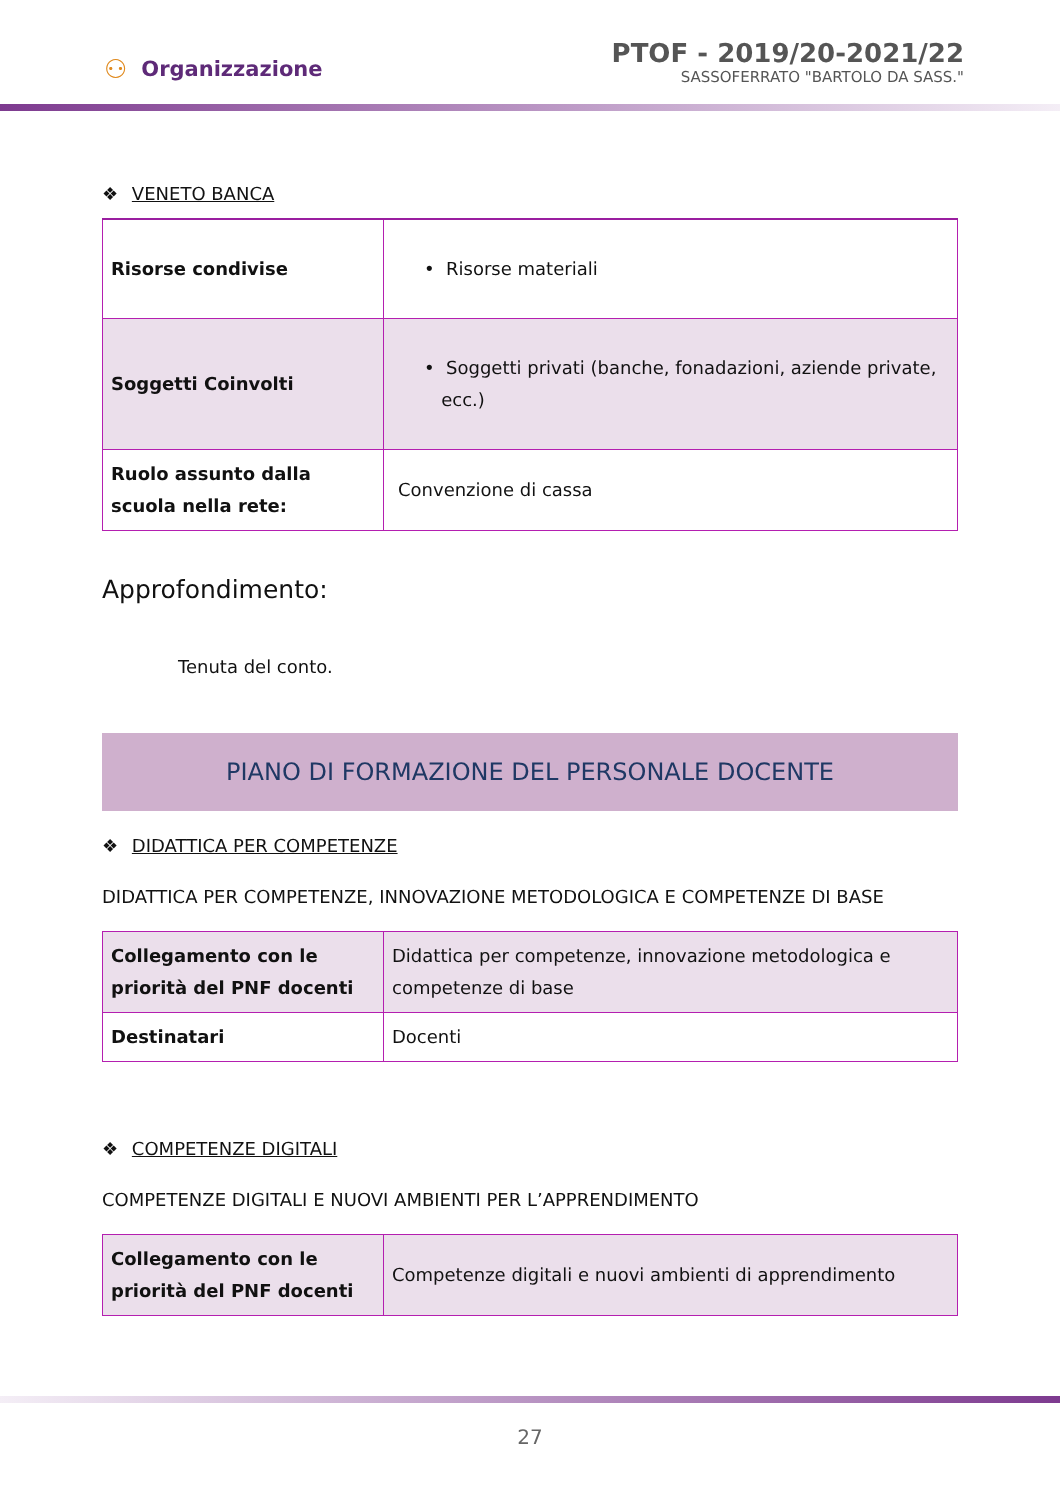⚇ Organizzazione
PTOF - 2019/20-2021/22
SASSOFERRATO "BARTOLO DA SASS."
❖ VENETO BANCA
| Risorse condivise | • Risorse materiali |
| Soggetti Coinvolti | • Soggetti privati (banche, fonadazioni, aziende private, ecc.) |
| Ruolo assunto dalla scuola nella rete: | Convenzione di cassa |
Approfondimento:
Tenuta del conto.
PIANO DI FORMAZIONE DEL PERSONALE DOCENTE
❖ DIDATTICA PER COMPETENZE
DIDATTICA PER COMPETENZE, INNOVAZIONE METODOLOGICA E COMPETENZE DI BASE
| Collegamento con le priorità del PNF docenti | Didattica per competenze, innovazione metodologica e competenze di base |
| Destinatari | Docenti |
❖ COMPETENZE DIGITALI
COMPETENZE DIGITALI E NUOVI AMBIENTI PER L’APPRENDIMENTO
| Collegamento con le priorità del PNF docenti | Competenze digitali e nuovi ambienti di apprendimento |
27